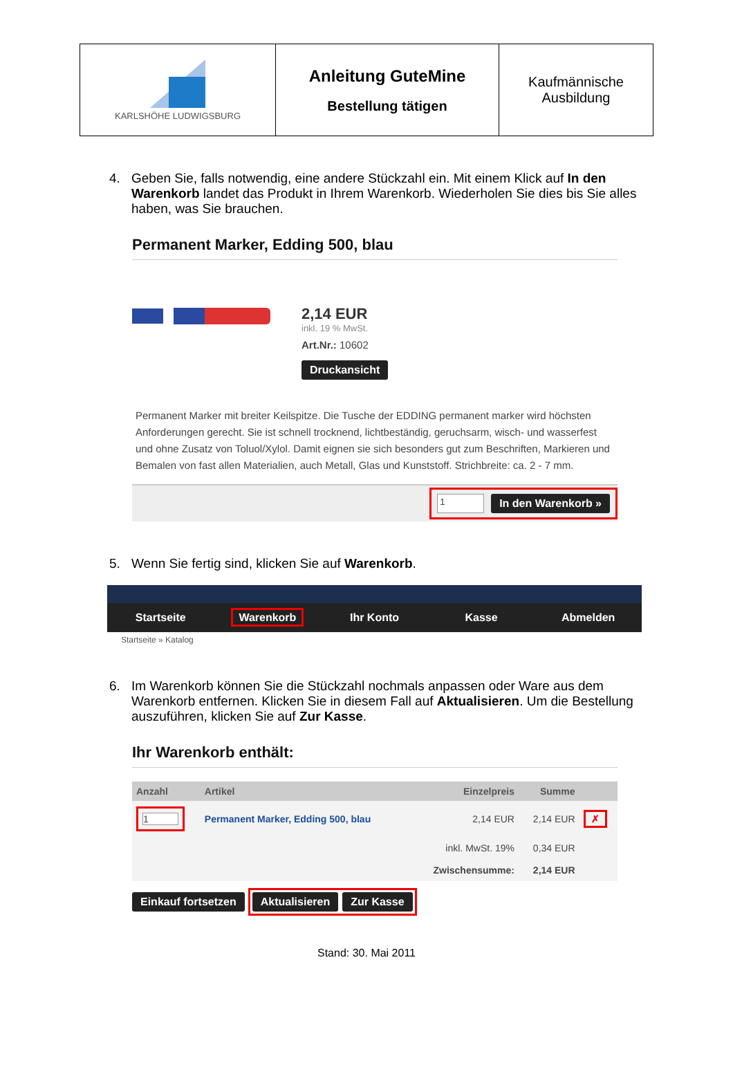| KARLSHÖHE LUDWIGSBURG | Anleitung GuteMine Bestellung tätigen | Kaufmännische Ausbildung |
4. Geben Sie, falls notwendig, eine andere Stückzahl ein. Mit einem Klick auf In den Warenkorb landet das Produkt in Ihrem Warenkorb. Wiederholen Sie dies bis Sie alles haben, was Sie brauchen.
Permanent Marker, Edding 500, blau
2,14 EUR
inkl. 19 % MwSt.
Art.Nr.: 10602
Druckansicht
Permanent Marker mit breiter Keilspitze. Die Tusche der EDDING permanent marker wird höchsten Anforderungen gerecht. Sie ist schnell trocknend, lichtbeständig, geruchsarm, wisch- und wasserfest und ohne Zusatz von Toluol/Xylol. Damit eignen sie sich besonders gut zum Beschriften, Markieren und Bemalen von fast allen Materialien, auch Metall, Glas und Kunststoff. Strichbreite: ca. 2 - 7 mm.
1 In den Warenkorb »
5. Wenn Sie fertig sind, klicken Sie auf Warenkorb.
Startseite Warenkorb Ihr Konto Kasse Abmelden
Startseite » Katalog
6. Im Warenkorb können Sie die Stückzahl nochmals anpassen oder Ware aus dem Warenkorb entfernen. Klicken Sie in diesem Fall auf Aktualisieren. Um die Bestellung auszuführen, klicken Sie auf Zur Kasse.
Ihr Warenkorb enthält:
| Anzahl | Artikel | Einzelpreis | Summe | |
| --- | --- | --- | --- | --- |
| 1 | Permanent Marker, Edding 500, blau | 2,14 EUR | 2,14 EUR | ✗ |
| | | inkl. MwSt. 19% | 0,34 EUR | |
| | | Zwischensumme: | 2,14 EUR | |
Einkauf fortsetzen Aktualisieren Zur Kasse
Stand: 30. Mai 2011